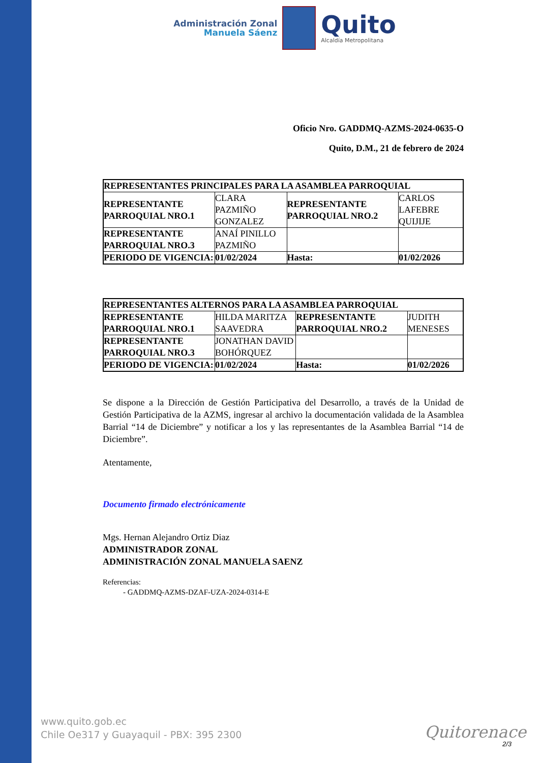Administración Zonal
Manuela Sáenz
Quito
Alcaldía Metropolitana
Oficio Nro. GADDMQ-AZMS-2024-0635-O
Quito, D.M., 21 de febrero de 2024
| REPRESENTANTES PRINCIPALES PARA LA ASAMBLEA PARROQUIAL | | | |
| REPRESENTANTE PARROQUIAL NRO.1 | CLARA PAZMIÑO GONZALEZ | REPRESENTANTE PARROQUIAL NRO.2 | CARLOS LAFEBRE QUIJIJE |
| REPRESENTANTE PARROQUIAL NRO.3 | ANAÍ PINILLO PAZMIÑO | | |
| PERIODO DE VIGENCIA: | 01/02/2024 | Hasta: | 01/02/2026 |
| REPRESENTANTES ALTERNOS PARA LA ASAMBLEA PARROQUIAL | | | |
| REPRESENTANTE PARROQUIAL NRO.1 | HILDA MARITZA SAAVEDRA | REPRESENTANTE PARROQUIAL NRO.2 | JUDITH MENESES |
| REPRESENTANTE PARROQUIAL NRO.3 | JONATHAN DAVID BOHÓRQUEZ | | |
| PERIODO DE VIGENCIA: | 01/02/2024 | Hasta: | 01/02/2026 |
Se dispone a la Dirección de Gestión Participativa del Desarrollo, a través de la Unidad de Gestión Participativa de la AZMS, ingresar al archivo la documentación validada de la Asamblea Barrial “14 de Diciembre” y notificar a los y las representantes de la Asamblea Barrial “14 de Diciembre”.
Atentamente,
Documento firmado electrónicamente
Mgs. Hernan Alejandro Ortiz Diaz
ADMINISTRADOR ZONAL
ADMINISTRACIÓN ZONAL MANUELA SAENZ
Referencias:
- GADDMQ-AZMS-DZAF-UZA-2024-0314-E
www.quito.gob.ec
Chile Oe317 y Guayaquil - PBX: 395 2300
Quitorenace
2/3